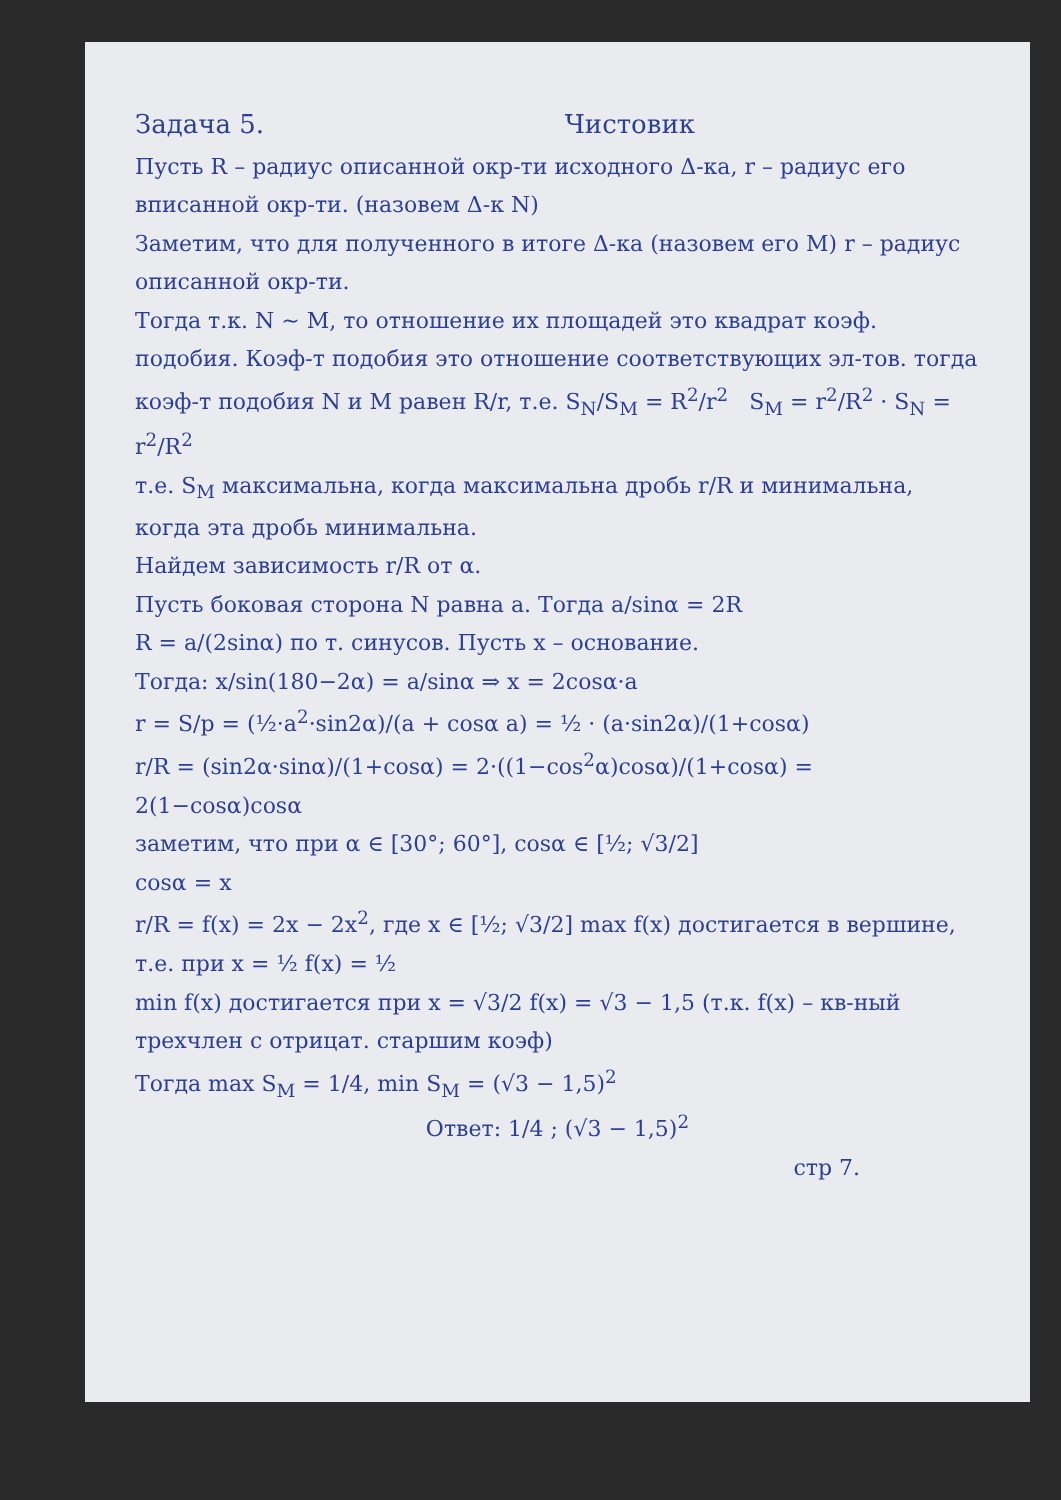Задача 5. Чистовик
Пусть R – радиус описанной окр-ти исходного Δ-ка, r – радиус его вписанной окр-ти. (назовем Δ-к N)
Заметим, что для полученного в итоге Δ-ка (назовем его M) r – радиус описанной окр-ти.
Тогда т.к. N ~ M, то отношение их площадей это квадрат коэф. подобия. Коэф-т подобия это отношение соответствующих эл-тов. тогда коэф-т подобия N и M равен R/r, т.е. S<sub>N</sub>/S<sub>M</sub> = R<sup>2</sup>/r<sup>2</sup> S<sub>M</sub> = r<sup>2</sup>/R<sup>2</sup> · S<sub>N</sub> = r<sup>2</sup>/R<sup>2</sup>
т.е. S<sub>M</sub> максимальна, когда максимальна дробь r/R и минимальна, когда эта дробь минимальна.
Найдем зависимость r/R от α.
Пусть боковая сторона N равна a. Тогда a/sinα = 2R
R = a/(2sinα) по т. синусов. Пусть x – основание.
Тогда: x/sin(180−2α) = a/sinα ⇒ x = 2cosα·a
r = S/p = (½·a<sup>2</sup>·sin2α)/(a + cosα a) = ½ · (a·sin2α)/(1+cosα)
r/R = (sin2α·sinα)/(1+cosα) = 2·((1−cos<sup>2</sup>α)cosα)/(1+cosα) = 2(1−cosα)cosα
заметим, что при α ∈ [30°; 60°], cosα ∈ [½; √3/2]
cosα = x
r/R = f(x) = 2x − 2x<sup>2</sup>, где x ∈ [½; √3/2] max f(x) достигается в вершине, т.е. при x = ½ f(x) = ½
min f(x) достигается при x = √3/2 f(x) = √3 − 1,5 (т.к. f(x) – кв-ный трехчлен с отрицат. старшим коэф)
Тогда max S<sub>M</sub> = 1/4, min S<sub>M</sub> = (√3 − 1,5)<sup>2</sup>
Ответ: 1/4 ; (√3 − 1,5)<sup>2</sup>
стр 7.